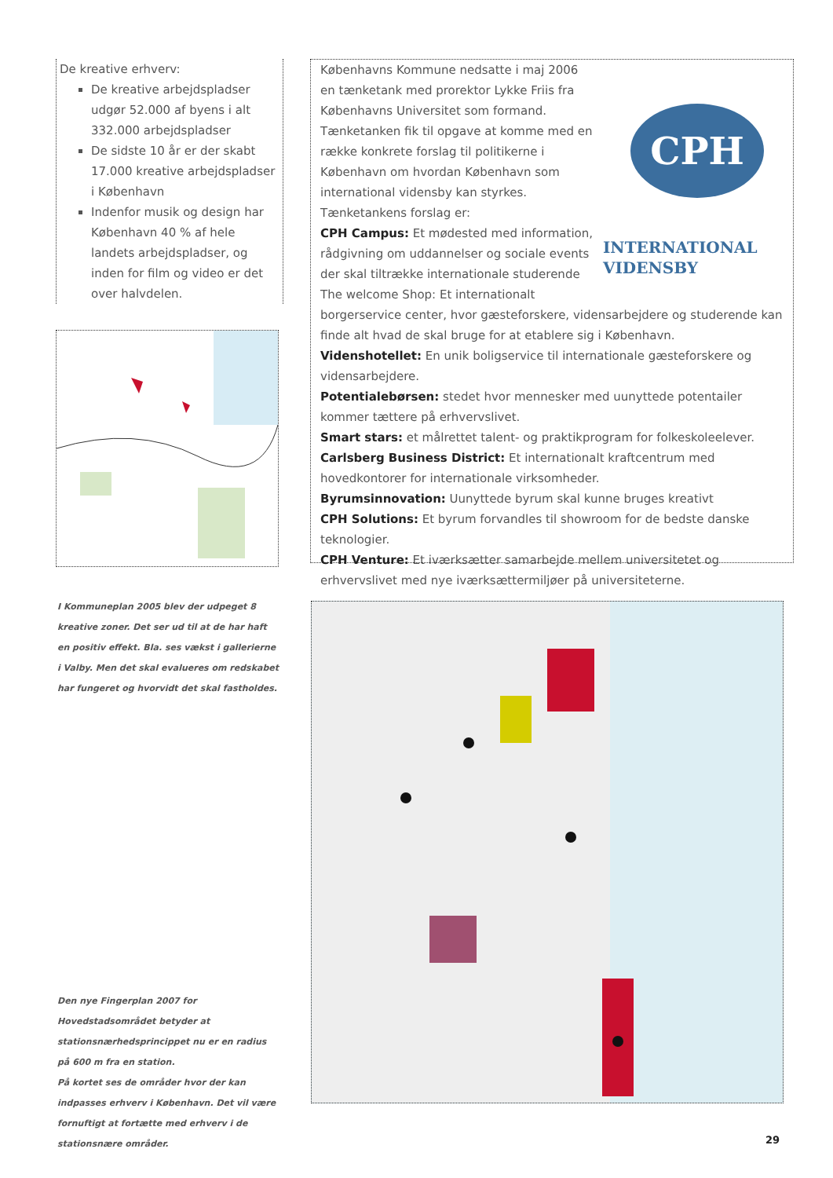De kreative erhverv:
De kreative arbejdspladser udgør 52.000 af byens i alt 332.000 arbejdspladser
De sidste 10 år er der skabt 17.000 kreative arbejdspladser i København
Indenfor musik og design har København 40 % af hele landets arbejdspladser, og inden for film og video er det over halvdelen.
I Kommuneplan 2005 blev der udpeget 8 kreative zoner. Det ser ud til at de har haft en positiv effekt. Bla. ses vækst i gallerierne i Valby. Men det skal evalueres om redskabet har fungeret og hvorvidt det skal fastholdes.
CPH
INTERNATIONAL
VIDENSBY
Københavns Kommune nedsatte i maj 2006 en tænketank med prorektor Lykke Friis fra Københavns Universitet som formand. Tænketanken fik til opgave at komme med en række konkrete forslag til politikerne i København om hvordan København som international vidensby kan styrkes. Tænketankens forslag er:
CPH Campus: Et mødested med information, rådgivning om uddannelser og sociale events der skal tiltrække internationale studerende
The welcome Shop: Et internationalt borgerservice center, hvor gæsteforskere, vidensarbejdere og studerende kan finde alt hvad de skal bruge for at etablere sig i København.
Videnshotellet: En unik boligservice til internationale gæsteforskere og vidensarbejdere.
Potentialebørsen: stedet hvor mennesker med uunyttede potentailer kommer tættere på erhvervslivet.
Smart stars: et målrettet talent- og praktikprogram for folkeskoleelever.
Carlsberg Business District: Et internationalt kraftcentrum med hovedkontorer for internationale virksomheder.
Byrumsinnovation: Uunyttede byrum skal kunne bruges kreativt
CPH Solutions: Et byrum forvandles til showroom for de bedste danske teknologier.
CPH Venture: Et iværksætter samarbejde mellem universitetet og erhvervslivet med nye iværksættermiljøer på universiteterne.
Den nye Fingerplan 2007 for Hovedstadsområdet betyder at stationsnærhedsprincippet nu er en radius på 600 m fra en station.
På kortet ses de områder hvor der kan indpasses erhverv i København. Det vil være fornuftigt at fortætte med erhverv i de stationsnære områder.
29